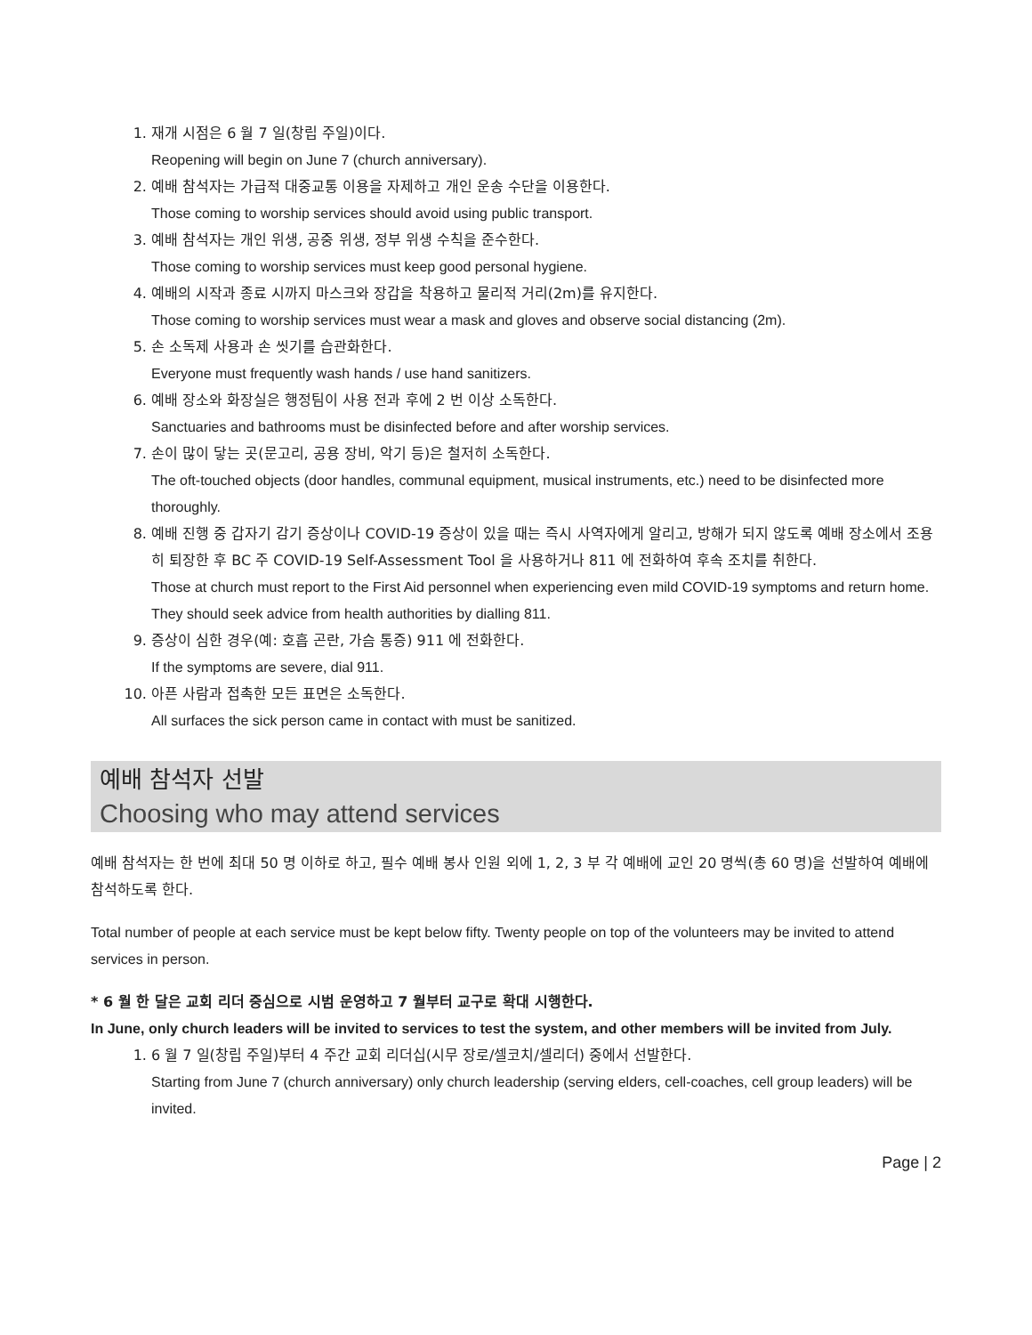1. 재개 시점은 6 월 7 일(창립 주일)이다.
Reopening will begin on June 7 (church anniversary).
2. 예배 참석자는 가급적 대중교통 이용을 자제하고 개인 운송 수단을 이용한다.
Those coming to worship services should avoid using public transport.
3. 예배 참석자는 개인 위생, 공중 위생, 정부 위생 수칙을 준수한다.
Those coming to worship services must keep good personal hygiene.
4. 예배의 시작과 종료 시까지 마스크와 장갑을 착용하고 물리적 거리(2m)를 유지한다.
Those coming to worship services must wear a mask and gloves and observe social distancing (2m).
5. 손 소독제 사용과 손 씻기를 습관화한다.
Everyone must frequently wash hands / use hand sanitizers.
6. 예배 장소와 화장실은 행정팀이 사용 전과 후에 2 번 이상 소독한다.
Sanctuaries and bathrooms must be disinfected before and after worship services.
7. 손이 많이 닿는 곳(문고리, 공용 장비, 악기 등)은 철저히 소독한다.
The oft-touched objects (door handles, communal equipment, musical instruments, etc.) need to be disinfected more thoroughly.
8. 예배 진행 중 갑자기 감기 증상이나 COVID-19 증상이 있을 때는 즉시 사역자에게 알리고, 방해가 되지 않도록 예배 장소에서 조용히 퇴장한 후 BC 주 COVID-19 Self-Assessment Tool 을 사용하거나 811 에 전화하여 후속 조치를 취한다.
Those at church must report to the First Aid personnel when experiencing even mild COVID-19 symptoms and return home. They should seek advice from health authorities by dialling 811.
9. 증상이 심한 경우(예: 호흡 곤란, 가슴 통증) 911 에 전화한다.
If the symptoms are severe, dial 911.
10. 아픈 사람과 접촉한 모든 표면은 소독한다.
All surfaces the sick person came in contact with must be sanitized.
예배 참석자 선발
Choosing who may attend services
예배 참석자는 한 번에 최대 50 명 이하로 하고, 필수 예배 봉사 인원 외에 1, 2, 3 부 각 예배에 교인 20 명씩(총 60 명)을 선발하여 예배에 참석하도록 한다.
Total number of people at each service must be kept below fifty. Twenty people on top of the volunteers may be invited to attend services in person.
* 6 월 한 달은 교회 리더 중심으로 시범 운영하고 7 월부터 교구로 확대 시행한다.
In June, only church leaders will be invited to services to test the system, and other members will be invited from July.
1. 6 월 7 일(창립 주일)부터 4 주간 교회 리더십(시무 장로/셀코치/셀리더) 중에서 선발한다.
Starting from June 7 (church anniversary) only church leadership (serving elders, cell-coaches, cell group leaders) will be invited.
Page | 2